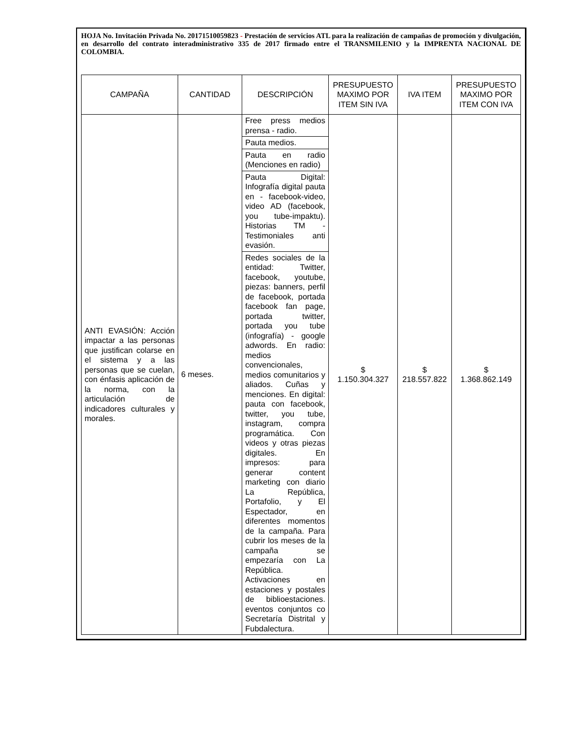HOJA No. Invitación Privada No. 20171510059823 - Prestación de servicios ATL para la realización de campañas de promoción y divulgación, en desarrollo del contrato interadministrativo 335 de 2017 firmado entre el TRANSMILENIO y la IMPRENTA NACIONAL DE COLOMBIA.
| CAMPAÑA | CANTIDAD | DESCRIPCIÓN | PRESUPUESTO MAXIMO POR ITEM SIN IVA | IVA ITEM | PRESUPUESTO MAXIMO POR ITEM CON IVA |
| --- | --- | --- | --- | --- | --- |
| ANTI EVASIÓN: Acción impactar a las personas que justifican colarse en el sistema y a las personas que se cuelan, con énfasis aplicación de la norma, con la articulación de indicadores culturales y morales. | 6 meses. | Free press medios prensa - radio. Pauta medios. Pauta en radio (Menciones en radio) Pauta Digital: Infografía digital pauta en - facebook-video, video AD (facebook, you tube-impaktu). Historias TM - Testimoniales anti evasión. Redes sociales de la entidad: Twitter, facebook, youtube, piezas: banners, perfil de facebook, portada facebook fan page, portada twitter, portada you tube (infografía) - google adwords. En radio: medios convencionales, medios comunitarios y aliados. Cuñas y menciones. En digital: pauta con facebook, twitter, you tube, instagram, compra programática. Con videos y otras piezas digitales. En impresos: para generar content marketing con diario La República, Portafolio, y El Espectador, en diferentes momentos de la campaña. Para cubrir los meses de la campaña se empezaría con La República. Activaciones en estaciones y postales de biblioestaciones. eventos conjuntos co Secretaría Distrital y Fubdalectura. | $ 1.150.304.327 | $ 218.557.822 | $ 1.368.862.149 |